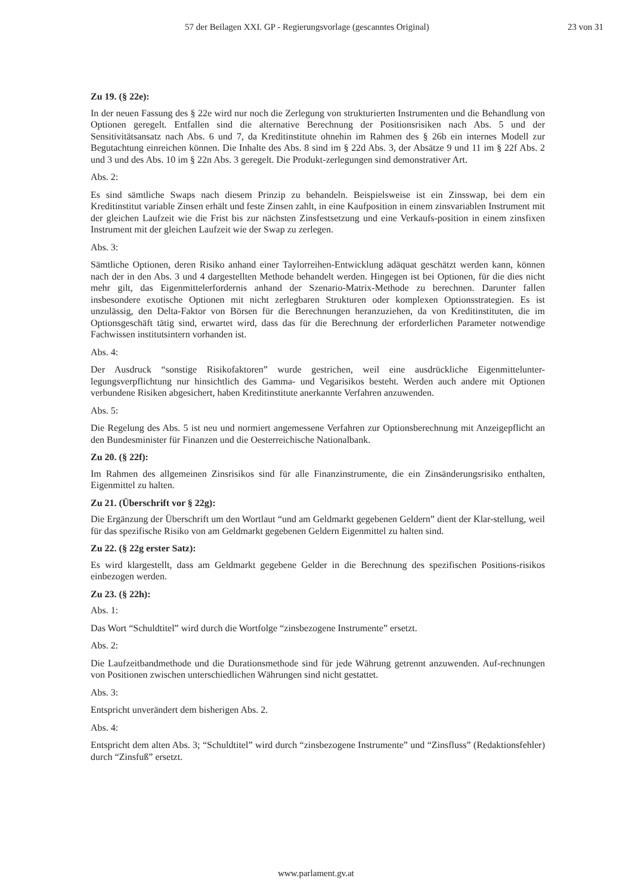57 der Beilagen XXI. GP - Regierungsvorlage (gescanntes Original) 23 von 31
Zu 19. (§ 22e):
In der neuen Fassung des § 22e wird nur noch die Zerlegung von strukturierten Instrumenten und die Behandlung von Optionen geregelt. Entfallen sind die alternative Berechnung der Positionsrisiken nach Abs. 5 und der Sensitivitätsansatz nach Abs. 6 und 7, da Kreditinstitute ohnehin im Rahmen des § 26b ein internes Modell zur Begutachtung einreichen können. Die Inhalte des Abs. 8 sind im § 22d Abs. 3, der Absätze 9 und 11 im § 22f Abs. 2 und 3 und des Abs. 10 im § 22n Abs. 3 geregelt. Die Produkt-zerlegungen sind demonstrativer Art.
Abs. 2:
Es sind sämtliche Swaps nach diesem Prinzip zu behandeln. Beispielsweise ist ein Zinsswap, bei dem ein Kreditinstitut variable Zinsen erhält und feste Zinsen zahlt, in eine Kaufposition in einem zinsvariablen Instrument mit der gleichen Laufzeit wie die Frist bis zur nächsten Zinsfestsetzung und eine Verkaufs-position in einem zinsfixen Instrument mit der gleichen Laufzeit wie der Swap zu zerlegen.
Abs. 3:
Sämtliche Optionen, deren Risiko anhand einer Taylorreihen-Entwicklung adäquat geschätzt werden kann, können nach der in den Abs. 3 und 4 dargestellten Methode behandelt werden. Hingegen ist bei Optionen, für die dies nicht mehr gilt, das Eigenmittelerfordernis anhand der Szenario-Matrix-Methode zu berechnen. Darunter fallen insbesondere exotische Optionen mit nicht zerlegbaren Strukturen oder komplexen Optionsstrategien. Es ist unzulässig, den Delta-Faktor von Börsen für die Berechnungen heranzuziehen, da von Kreditinstituten, die im Optionsgeschäft tätig sind, erwartet wird, dass das für die Berechnung der erforderlichen Parameter notwendige Fachwissen institutsintern vorhanden ist.
Abs. 4:
Der Ausdruck “sonstige Risikofaktoren” wurde gestrichen, weil eine ausdrückliche Eigenmittelunter-legungsverpflichtung nur hinsichtlich des Gamma- und Vegarisikos besteht. Werden auch andere mit Optionen verbundene Risiken abgesichert, haben Kreditinstitute anerkannte Verfahren anzuwenden.
Abs. 5:
Die Regelung des Abs. 5 ist neu und normiert angemessene Verfahren zur Optionsberechnung mit Anzeigepflicht an den Bundesminister für Finanzen und die Oesterreichische Nationalbank.
Zu 20. (§ 22f):
Im Rahmen des allgemeinen Zinsrisikos sind für alle Finanzinstrumente, die ein Zinsänderungsrisiko enthalten, Eigenmittel zu halten.
Zu 21. (Überschrift vor § 22g):
Die Ergänzung der Überschrift um den Wortlaut “und am Geldmarkt gegebenen Geldern” dient der Klar-stellung, weil für das spezifische Risiko von am Geldmarkt gegebenen Geldern Eigenmittel zu halten sind.
Zu 22. (§ 22g erster Satz):
Es wird klargestellt, dass am Geldmarkt gegebene Gelder in die Berechnung des spezifischen Positions-risikos einbezogen werden.
Zu 23. (§ 22h):
Abs. 1:
Das Wort “Schuldtitel” wird durch die Wortfolge “zinsbezogene Instrumente” ersetzt.
Abs. 2:
Die Laufzeitbandmethode und die Durationsmethode sind für jede Währung getrennt anzuwenden. Auf-rechnungen von Positionen zwischen unterschiedlichen Währungen sind nicht gestattet.
Abs. 3:
Entspricht unverändert dem bisherigen Abs. 2.
Abs. 4:
Entspricht dem alten Abs. 3; “Schuldtitel” wird durch “zinsbezogene Instrumente” und “Zinsfluss” (Redaktionsfehler) durch “Zinsfuß” ersetzt.
www.parlament.gv.at